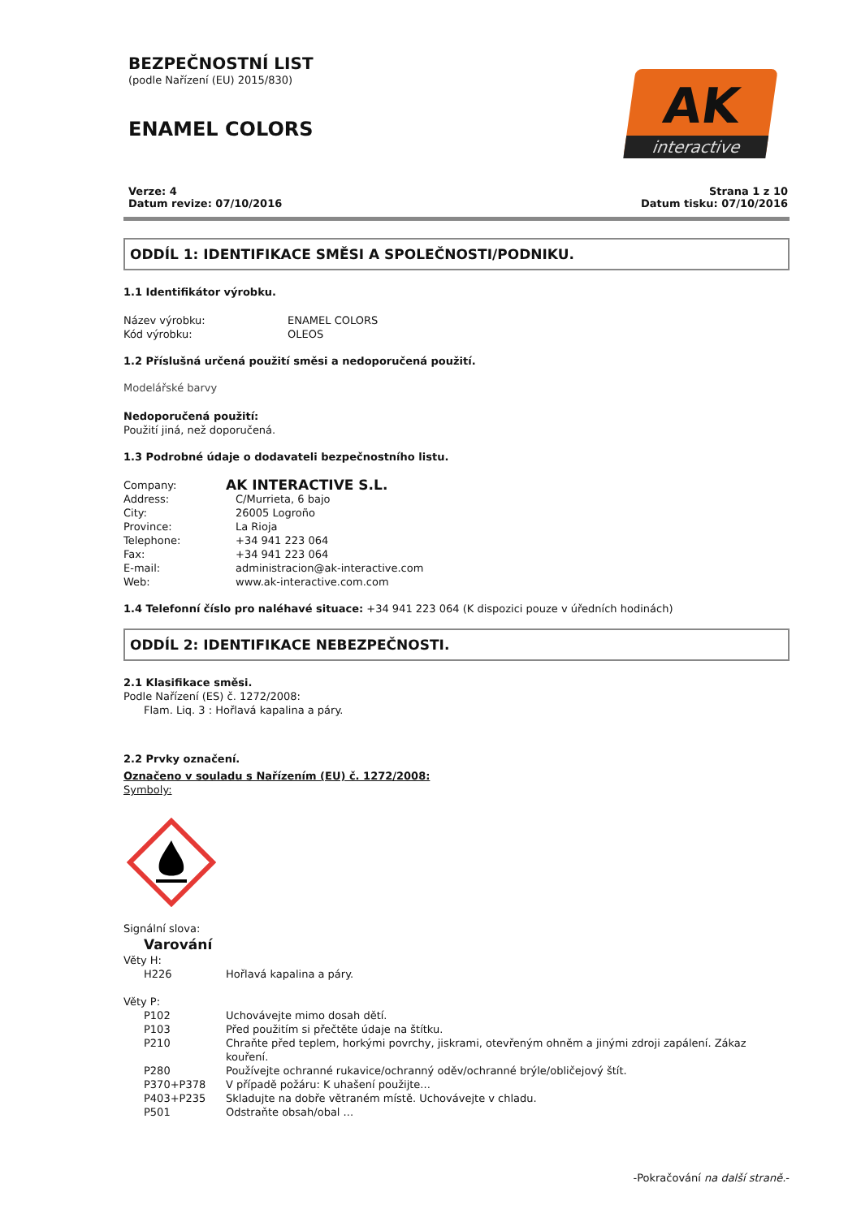BEZPEČNOSTNÍ LIST
(podle Nařízení (EU) 2015/830)
ENAMEL COLORS
AK
interactive
Verze: 4
Datum revize: 07/10/2016
Strana 1 z 10
Datum tisku: 07/10/2016
ODDÍL 1: IDENTIFIKACE SMĚSI A SPOLEČNOSTI/PODNIKU.
1.1 Identifikátor výrobku.
Název výrobku: ENAMEL COLORS
Kód výrobku: OLEOS
1.2 Příslušná určená použití směsi a nedoporučená použití.
Modelářské barvy
Nedoporučená použití:
Použití jiná, než doporučená.
1.3 Podrobné údaje o dodavateli bezpečnostního listu.
Company: AK INTERACTIVE S.L.
Address: C/Murrieta, 6 bajo
City: 26005 Logroño
Province: La Rioja
Telephone: +34 941 223 064
Fax: +34 941 223 064
E-mail: administracion@ak-interactive.com
Web: www.ak-interactive.com.com
1.4 Telefonní číslo pro naléhavé situace: +34 941 223 064 (K dispozici pouze v úředních hodinách)
ODDÍL 2: IDENTIFIKACE NEBEZPEČNOSTI.
2.1 Klasifikace směsi.
Podle Nařízení (ES) č. 1272/2008:
Flam. Liq. 3 : Hořlavá kapalina a páry.
2.2 Prvky označení.
Označeno v souladu s Nařízením (EU) č. 1272/2008:
Symboly:
Signální slova:
Varování
Věty H:
H226 Hořlavá kapalina a páry.
Věty P:
P102 Uchovávejte mimo dosah dětí.
P103 Před použitím si přečtěte údaje na štítku.
P210 Chraňte před teplem, horkými povrchy, jiskrami, otevřeným ohněm a jinými zdroji zapálení. Zákaz kouření.
P280 Používejte ochranné rukavice/ochranný oděv/ochranné brýle/obličejový štít.
P370+P378 V případě požáru: K uhašení použijte...
P403+P235 Skladujte na dobře větraném místě. Uchovávejte v chladu.
P501 Odstraňte obsah/obal ...
-Pokračování na další straně.-